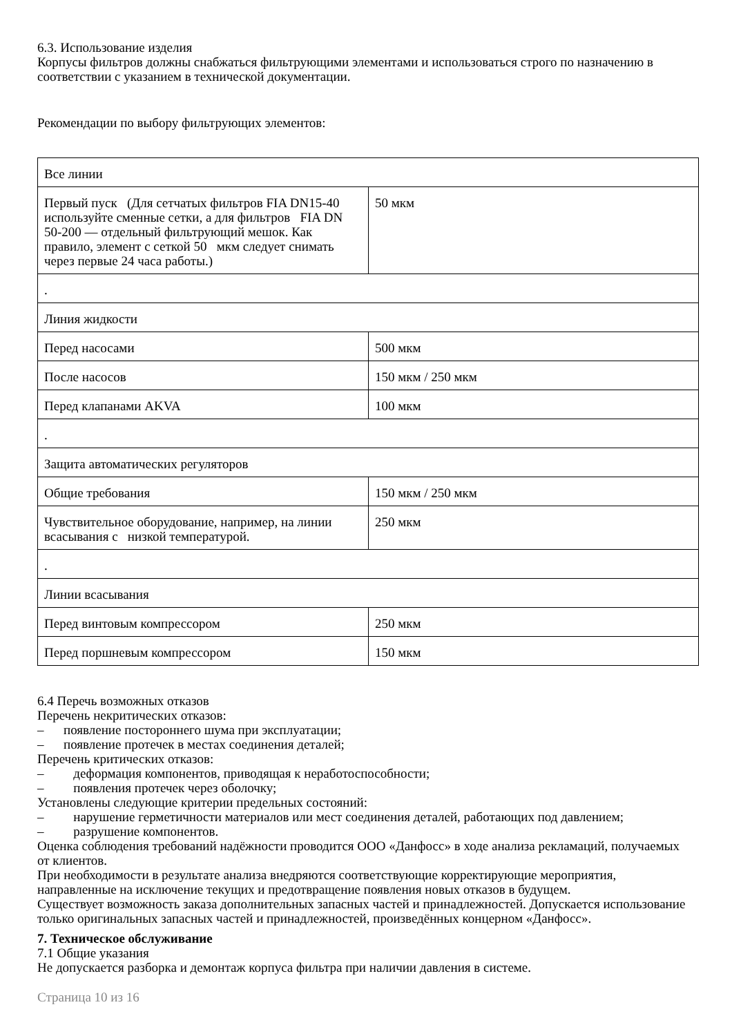6.3. Использование изделия
Корпусы фильтров должны снабжаться фильтрующими элементами и использоваться строго по назначению в соответствии с указанием в технической документации.
Рекомендации по выбору фильтрующих элементов:
| Все линии | |
| Первый пуск (Для сетчатых фильтров FIA DN15-40 используйте сменные сетки, а для фильтров FIA DN 50-200 — отдельный фильтрующий мешок. Как правило, элемент с сеткой 50 мкм следует снимать через первые 24 часа работы.) | 50 мкм |
| . | |
| Линия жидкости | |
| Перед насосами | 500 мкм |
| После насосов | 150 мкм / 250 мкм |
| Перед клапанами AKVA | 100 мкм |
| . | |
| Защита автоматических регуляторов | |
| Общие требования | 150 мкм / 250 мкм |
| Чувствительное оборудование, например, на линии всасывания с низкой температурой. | 250 мкм |
| . | |
| Линии всасывания | |
| Перед винтовым компрессором | 250 мкм |
| Перед поршневым компрессором | 150 мкм |
6.4 Перечь возможных отказов
Перечень некритических отказов:
– появление постороннего шума при эксплуатации;
– появление протечек в местах соединения деталей;
Перечень критических отказов:
– деформация компонентов, приводящая к неработоспособности;
– появления протечек через оболочку;
Установлены следующие критерии предельных состояний:
– нарушение герметичности материалов или мест соединения деталей, работающих под давлением;
– разрушение компонентов.
Оценка соблюдения требований надёжности проводится ООО «Данфосс» в ходе анализа рекламаций, получаемых от клиентов.
При необходимости в результате анализа внедряются соответствующие корректирующие мероприятия, направленные на исключение текущих и предотвращение появления новых отказов в будущем.
Существует возможность заказа дополнительных запасных частей и принадлежностей. Допускается использование только оригинальных запасных частей и принадлежностей, произведённых концерном «Данфосс».
7. Техническое обслуживание
7.1 Общие указания
Не допускается разборка и демонтаж корпуса фильтра при наличии давления в системе.
Страница 10 из 16